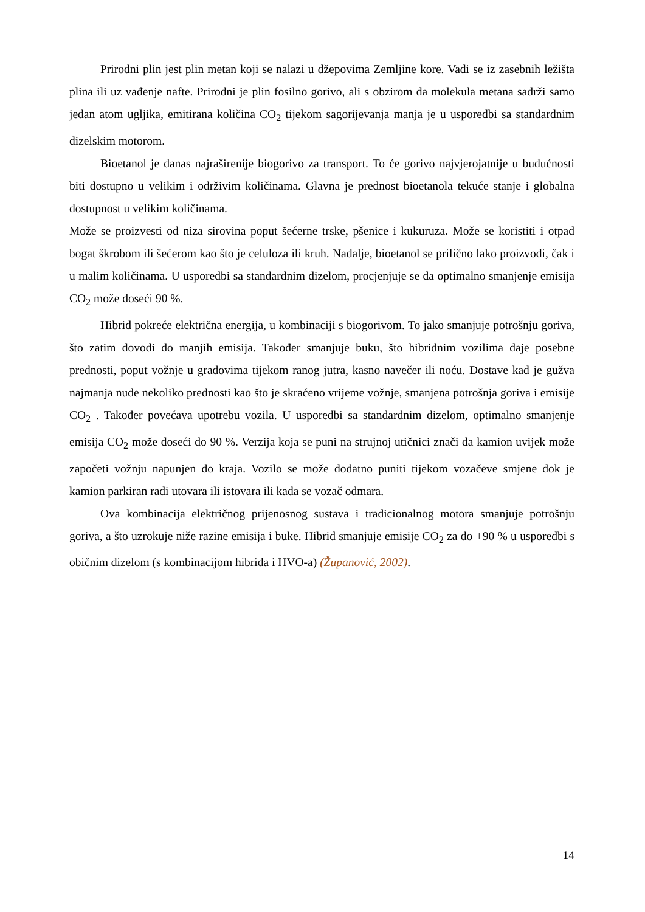Prirodni plin jest plin metan koji se nalazi u džepovima Zemljine kore. Vadi se iz zasebnih ležišta plina ili uz vađenje nafte. Prirodni je plin fosilno gorivo, ali s obzirom da molekula metana sadrži samo jedan atom ugljika, emitirana količina CO<sub>2</sub> tijekom sagorijevanja manja je u usporedbi sa standardnim dizelskim motorom.
Bioetanol je danas najraširenije biogorivo za transport. To će gorivo najvjerojatnije u budućnosti biti dostupno u velikim i održivim količinama. Glavna je prednost bioetanola tekuće stanje i globalna dostupnost u velikim količinama.
Može se proizvesti od niza sirovina poput šećerne trske, pšenice i kukuruza. Može se koristiti i otpad bogat škrobom ili šećerom kao što je celuloza ili kruh. Nadalje, bioetanol se prilično lako proizvodi, čak i u malim količinama. U usporedbi sa standardnim dizelom, procjenjuje se da optimalno smanjenje emisija CO<sub>2</sub> može doseći 90 %.
Hibrid pokreće električna energija, u kombinaciji s biogorivom. To jako smanjuje potrošnju goriva, što zatim dovodi do manjih emisija. Također smanjuje buku, što hibridnim vozilima daje posebne prednosti, poput vožnje u gradovima tijekom ranog jutra, kasno navečer ili noću. Dostave kad je gužva najmanja nude nekoliko prednosti kao što je skraćeno vrijeme vožnje, smanjena potrošnja goriva i emisije CO<sub>2</sub> . Također povećava upotrebu vozila. U usporedbi sa standardnim dizelom, optimalno smanjenje emisija CO<sub>2</sub> može doseći do 90 %. Verzija koja se puni na strujnoj utičnici znači da kamion uvijek može započeti vožnju napunjen do kraja. Vozilo se može dodatno puniti tijekom vozačeve smjene dok je kamion parkiran radi utovara ili istovara ili kada se vozač odmara.
Ova kombinacija električnog prijenosnog sustava i tradicionalnog motora smanjuje potrošnju goriva, a što uzrokuje niže razine emisija i buke. Hibrid smanjuje emisije CO<sub>2</sub> za do +90 % u usporedbi s običnim dizelom (s kombinacijom hibrida i HVO-a) (Županović, 2002).
14